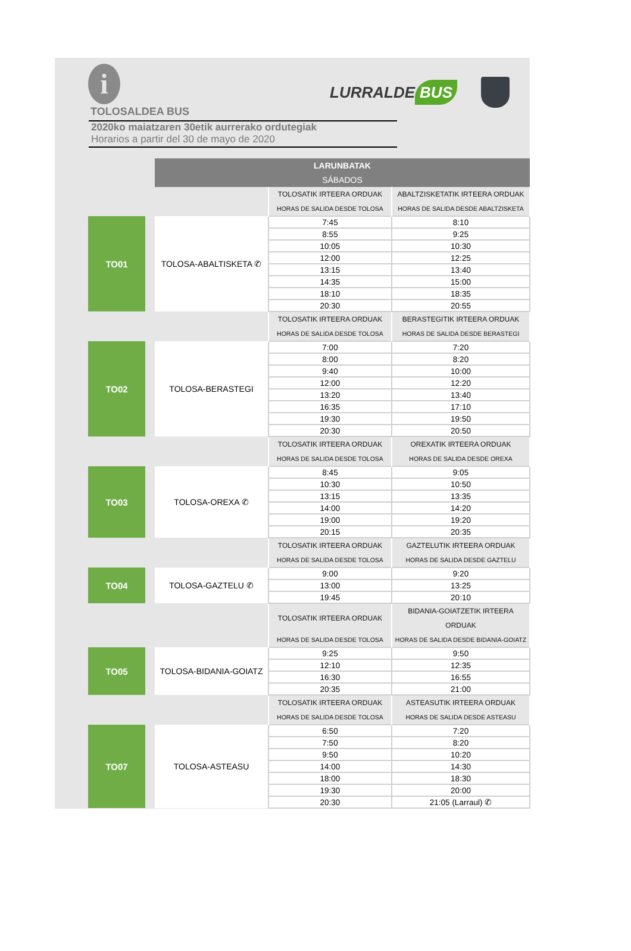i
LURRALDE BUS
TOLOSALDEA BUS
2020ko maiatzaren 30etik aurrerako ordutegiak
Horarios a partir del 30 de mayo de 2020
| | | | LARUNBATAK SÁBADOS | | |
| | | | | TOLOSATIK IRTEERA ORDUAK | ABALTZISKETATIK IRTEERA ORDUAK |
| | | | | HORAS DE SALIDA DESDE TOLOSA | HORAS DE SALIDA DESDE ABALTZISKETA |
| | TO01 | | TOLOSA-ABALTISKETA ✆ | 7:45 | 8:10 |
| | | | | 8:55 | 9:25 |
| | | | | 10:05 | 10:30 |
| | | | | 12:00 | 12:25 |
| | | | | 13:15 | 13:40 |
| | | | | 14:35 | 15:00 |
| | | | | 18:10 | 18:35 |
| | | | | 20:30 | 20:55 |
| | | | | TOLOSATIK IRTEERA ORDUAK | BERASTEGITIK IRTEERA ORDUAK |
| | | | | HORAS DE SALIDA DESDE TOLOSA | HORAS DE SALIDA DESDE BERASTEGI |
| | TO02 | | TOLOSA-BERASTEGI | 7:00 | 7:20 |
| | | | | 8:00 | 8:20 |
| | | | | 9:40 | 10:00 |
| | | | | 12:00 | 12:20 |
| | | | | 13:20 | 13:40 |
| | | | | 16:35 | 17:10 |
| | | | | 19:30 | 19:50 |
| | | | | 20:30 | 20:50 |
| | | | | TOLOSATIK IRTEERA ORDUAK | OREXATIK IRTEERA ORDUAK |
| | | | | HORAS DE SALIDA DESDE TOLOSA | HORAS DE SALIDA DESDE OREXA |
| | TO03 | | TOLOSA-OREXA ✆ | 8:45 | 9:05 |
| | | | | 10:30 | 10:50 |
| | | | | 13:15 | 13:35 |
| | | | | 14:00 | 14:20 |
| | | | | 19:00 | 19:20 |
| | | | | 20:15 | 20:35 |
| | | | | TOLOSATIK IRTEERA ORDUAK | GAZTELUTIK IRTEERA ORDUAK |
| | | | | HORAS DE SALIDA DESDE TOLOSA | HORAS DE SALIDA DESDE GAZTELU |
| | TO04 | | TOLOSA-GAZTELU ✆ | 9:00 | 9:20 |
| | | | | 13:00 | 13:25 |
| | | | | 19:45 | 20:10 |
| | | | | TOLOSATIK IRTEERA ORDUAK | BIDANIA-GOIATZETIK IRTEERA ORDUAK |
| | | | | HORAS DE SALIDA DESDE TOLOSA | HORAS DE SALIDA DESDE BIDANIA-GOIATZ |
| | TO05 | | TOLOSA-BIDANIA-GOIATZ | 9:25 | 9:50 |
| | | | | 12:10 | 12:35 |
| | | | | 16:30 | 16:55 |
| | | | | 20:35 | 21:00 |
| | | | | TOLOSATIK IRTEERA ORDUAK | ASTEASUTIK IRTEERA ORDUAK |
| | | | | HORAS DE SALIDA DESDE TOLOSA | HORAS DE SALIDA DESDE ASTEASU |
| | TO07 | | TOLOSA-ASTEASU | 6:50 | 7:20 |
| | | | | 7:50 | 8:20 |
| | | | | 9:50 | 10:20 |
| | | | | 14:00 | 14:30 |
| | | | | 18:00 | 18:30 |
| | | | | 19:30 | 20:00 |
| | | | | 20:30 | 21:05 (Larraul) ✆ |